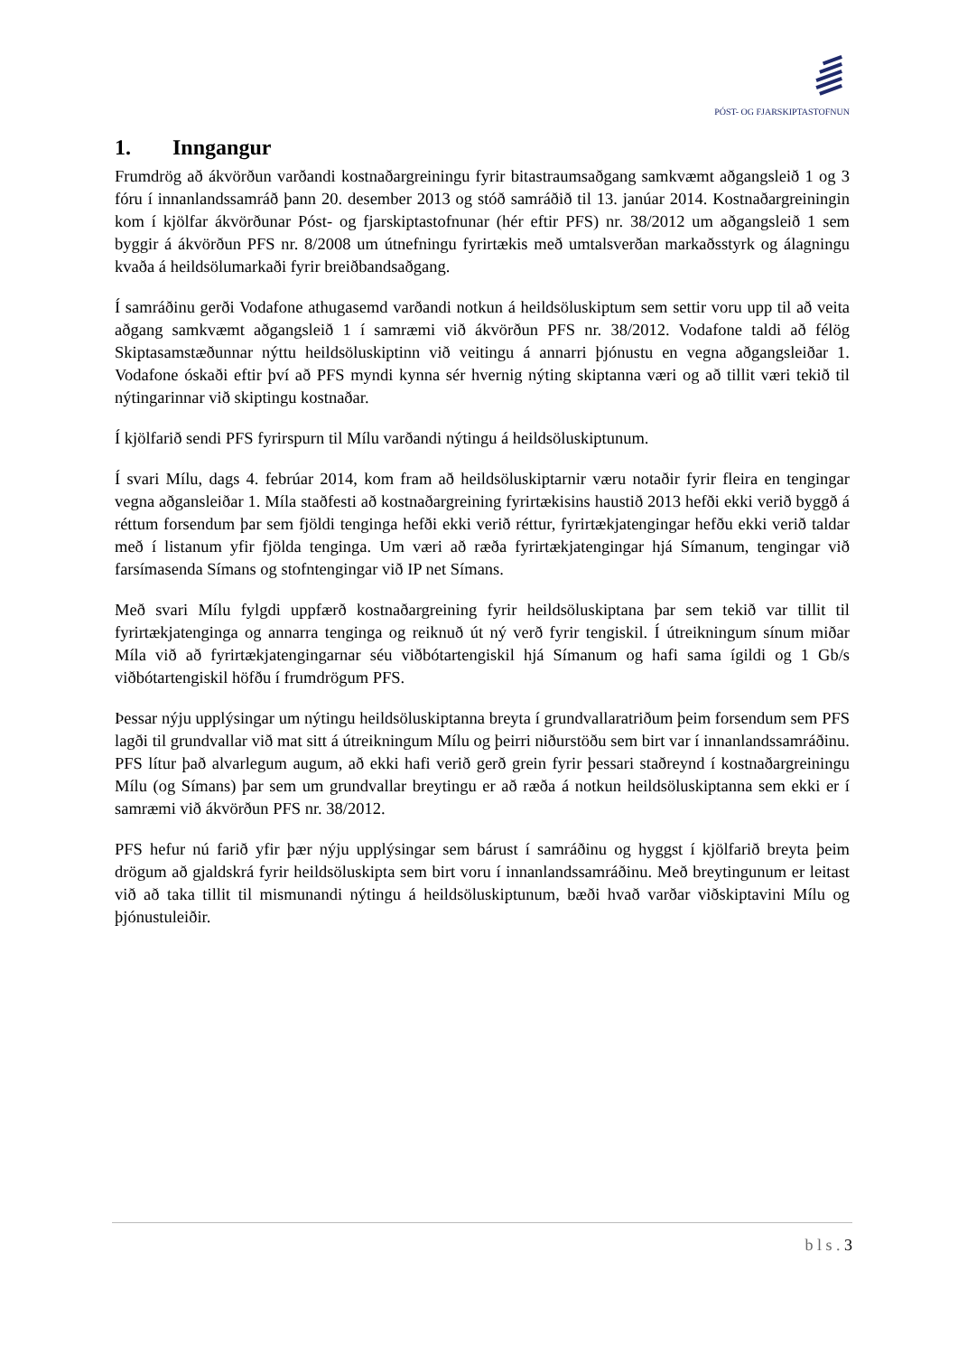PÓST- OG FJARSKIPTASTOFNUN
1. Inngangur
Frumdrög að ákvörðun varðandi kostnaðargreiningu fyrir bitastraumsaðgang samkvæmt aðgangsleið 1 og 3 fóru í innanlandssamráð þann 20. desember 2013 og stóð samráðið til 13. janúar 2014. Kostnaðargreiningin kom í kjölfar ákvörðunar Póst- og fjarskiptastofnunar (hér eftir PFS) nr. 38/2012 um aðgangsleið 1 sem byggir á ákvörðun PFS nr. 8/2008 um útnefningu fyrirtækis með umtalsverðan markaðsstyrk og álagningu kvaða á heildsölumarkaði fyrir breiðbandsaðgang.
Í samráðinu gerði Vodafone athugasemd varðandi notkun á heildsöluskiptum sem settir voru upp til að veita aðgang samkvæmt aðgangsleið 1 í samræmi við ákvörðun PFS nr. 38/2012. Vodafone taldi að félög Skiptasamstæðunnar nýttu heildsöluskiptinn við veitingu á annarri þjónustu en vegna aðgangsleiðar 1. Vodafone óskaði eftir því að PFS myndi kynna sér hvernig nýting skiptanna væri og að tillit væri tekið til nýtingarinnar við skiptingu kostnaðar.
Í kjölfarið sendi PFS fyrirspurn til Mílu varðandi nýtingu á heildsöluskiptunum.
Í svari Mílu, dags 4. febrúar 2014, kom fram að heildsöluskiptarnir væru notaðir fyrir fleira en tengingar vegna aðgansleiðar 1. Míla staðfesti að kostnaðargreining fyrirtækisins haustið 2013 hefði ekki verið byggð á réttum forsendum þar sem fjöldi tenginga hefði ekki verið réttur, fyrirtækjatengingar hefðu ekki verið taldar með í listanum yfir fjölda tenginga. Um væri að ræða fyrirtækjatengingar hjá Símanum, tengingar við farsímasenda Símans og stofntengingar við IP net Símans.
Með svari Mílu fylgdi uppfærð kostnaðargreining fyrir heildsöluskiptana þar sem tekið var tillit til fyrirtækjatenginga og annarra tenginga og reiknuð út ný verð fyrir tengiskil. Í útreikningum sínum miðar Míla við að fyrirtækjatengingarnar séu viðbótartengiskil hjá Símanum og hafi sama ígildi og 1 Gb/s viðbótartengiskil höfðu í frumdrögum PFS.
Þessar nýju upplýsingar um nýtingu heildsöluskiptanna breyta í grundvallaratriðum þeim forsendum sem PFS lagði til grundvallar við mat sitt á útreikningum Mílu og þeirri niðurstöðu sem birt var í innanlandssamráðinu. PFS lítur það alvarlegum augum, að ekki hafi verið gerð grein fyrir þessari staðreynd í kostnaðargreiningu Mílu (og Símans) þar sem um grundvallar breytingu er að ræða á notkun heildsöluskiptanna sem ekki er í samræmi við ákvörðun PFS nr. 38/2012.
PFS hefur nú farið yfir þær nýju upplýsingar sem bárust í samráðinu og hyggst í kjölfarið breyta þeim drögum að gjaldskrá fyrir heildsöluskipta sem birt voru í innanlandssamráðinu. Með breytingunum er leitast við að taka tillit til mismunandi nýtingu á heildsöluskiptunum, bæði hvað varðar viðskiptavini Mílu og þjónustuleiðir.
b l s . 3